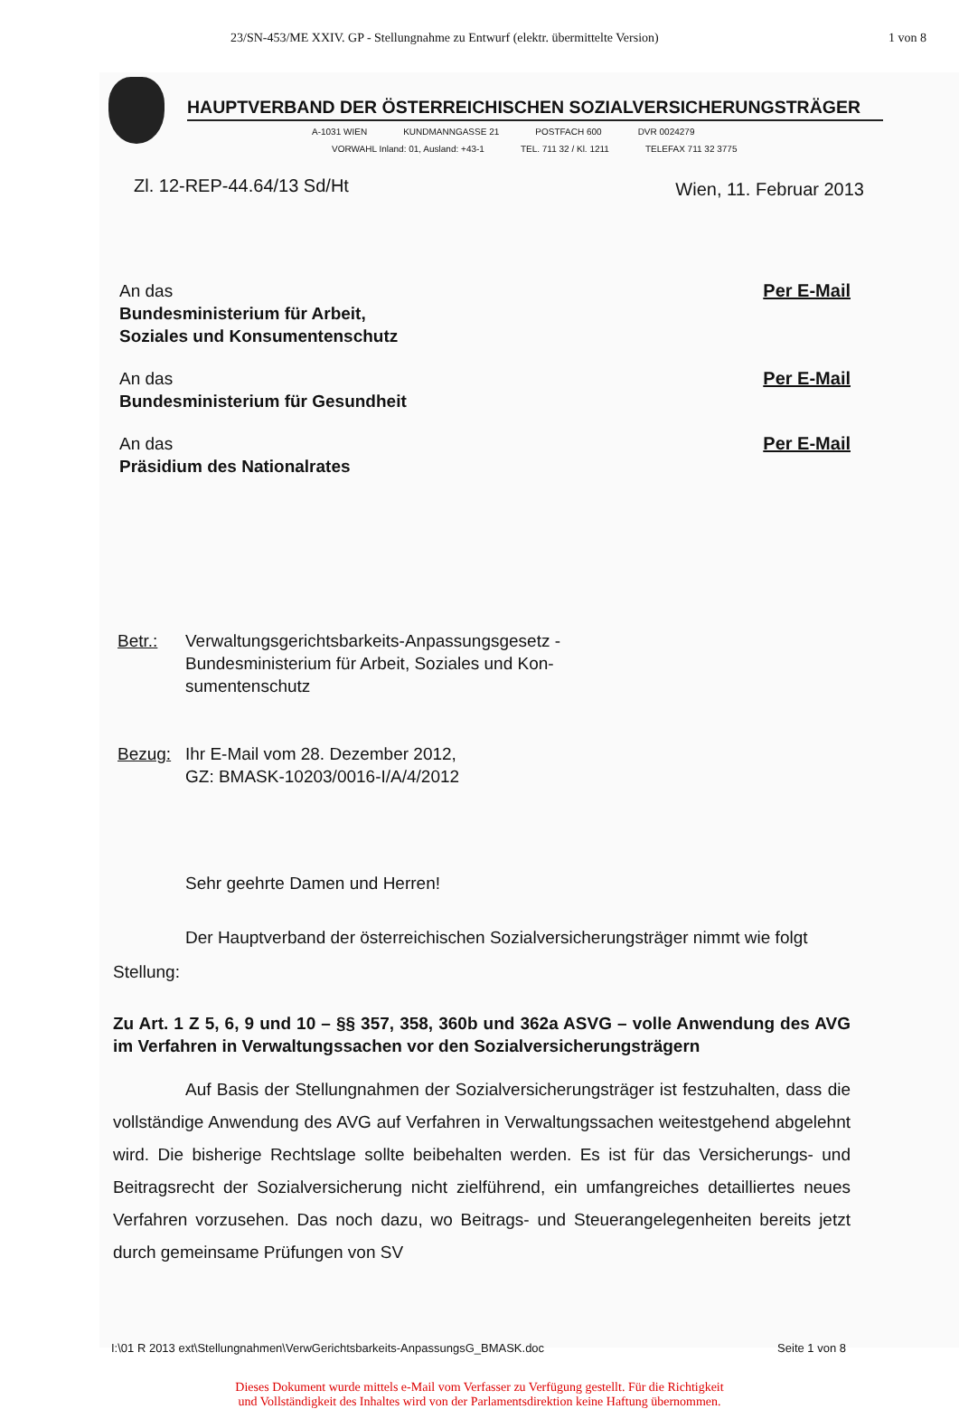23/SN-453/ME XXIV. GP - Stellungnahme zu Entwurf (elektr. übermittelte Version) 1 von 8
HAUPTVERBAND DER ÖSTERREICHISCHEN SOZIALVERSICHERUNGSTRÄGER
A-1031 WIEN KUNDMANNGASSE 21 POSTFACH 600 DVR 0024279
VORWAHL Inland: 01, Ausland: +43-1 TEL. 711 32 / Kl. 1211 TELEFAX 711 32 3775
Zl. 12-REP-44.64/13 Sd/Ht Wien, 11. Februar 2013
An das
Bundesministerium für Arbeit,
Soziales und Konsumentenschutz
Per E-Mail
An das
Bundesministerium für Gesundheit
Per E-Mail
An das
Präsidium des Nationalrates
Per E-Mail
Betr.: Verwaltungsgerichtsbarkeits-Anpassungsgesetz -
Bundesministerium für Arbeit, Soziales und Kon-
sumentenschutz
Bezug: Ihr E-Mail vom 28. Dezember 2012,
GZ: BMASK-10203/0016-I/A/4/2012
Sehr geehrte Damen und Herren!
Der Hauptverband der österreichischen Sozialversicherungsträger nimmt wie folgt Stellung:
Zu Art. 1 Z 5, 6, 9 und 10 – §§ 357, 358, 360b und 362a ASVG – volle Anwendung des AVG im Verfahren in Verwaltungssachen vor den Sozialversicherungsträgern
Auf Basis der Stellungnahmen der Sozialversicherungsträger ist festzuhalten, dass die vollständige Anwendung des AVG auf Verfahren in Verwaltungssachen weitestgehend abgelehnt wird. Die bisherige Rechtslage sollte beibehalten werden. Es ist für das Versicherungs- und Beitragsrecht der Sozialversicherung nicht zielführend, ein umfangreiches detailliertes neues Verfahren vorzusehen. Das noch dazu, wo Beitrags- und Steuerangelegenheiten bereits jetzt durch gemeinsame Prüfungen von SV
I:\01 R 2013 ext\Stellungnahmen\VerwGerichtsbarkeits-AnpassungsG_BMASK.doc Seite 1 von 8
Dieses Dokument wurde mittels e-Mail vom Verfasser zu Verfügung gestellt. Für die Richtigkeit
und Vollständigkeit des Inhaltes wird von der Parlamentsdirektion keine Haftung übernommen.